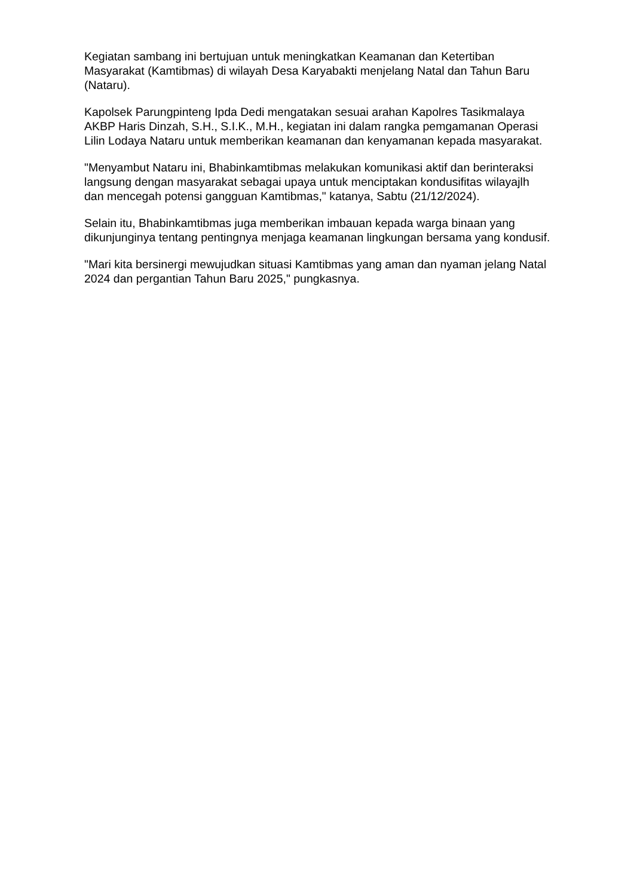Kegiatan sambang ini bertujuan untuk meningkatkan Keamanan dan Ketertiban Masyarakat (Kamtibmas) di wilayah Desa Karyabakti menjelang Natal dan Tahun Baru (Nataru).
Kapolsek Parungpinteng Ipda Dedi mengatakan sesuai arahan Kapolres Tasikmalaya AKBP Haris Dinzah, S.H., S.I.K., M.H., kegiatan ini dalam rangka pemgamanan Operasi Lilin Lodaya Nataru untuk memberikan keamanan dan kenyamanan kepada masyarakat.
"Menyambut Nataru ini, Bhabinkamtibmas melakukan komunikasi aktif dan berinteraksi langsung dengan masyarakat sebagai upaya untuk menciptakan kondusifitas wilayajlh dan mencegah potensi gangguan Kamtibmas," katanya, Sabtu (21/12/2024).
Selain itu, Bhabinkamtibmas juga memberikan imbauan kepada warga binaan yang dikunjunginya tentang pentingnya menjaga keamanan lingkungan bersama yang kondusif.
"Mari kita bersinergi mewujudkan situasi Kamtibmas yang aman dan nyaman jelang Natal 2024 dan pergantian Tahun Baru 2025," pungkasnya.